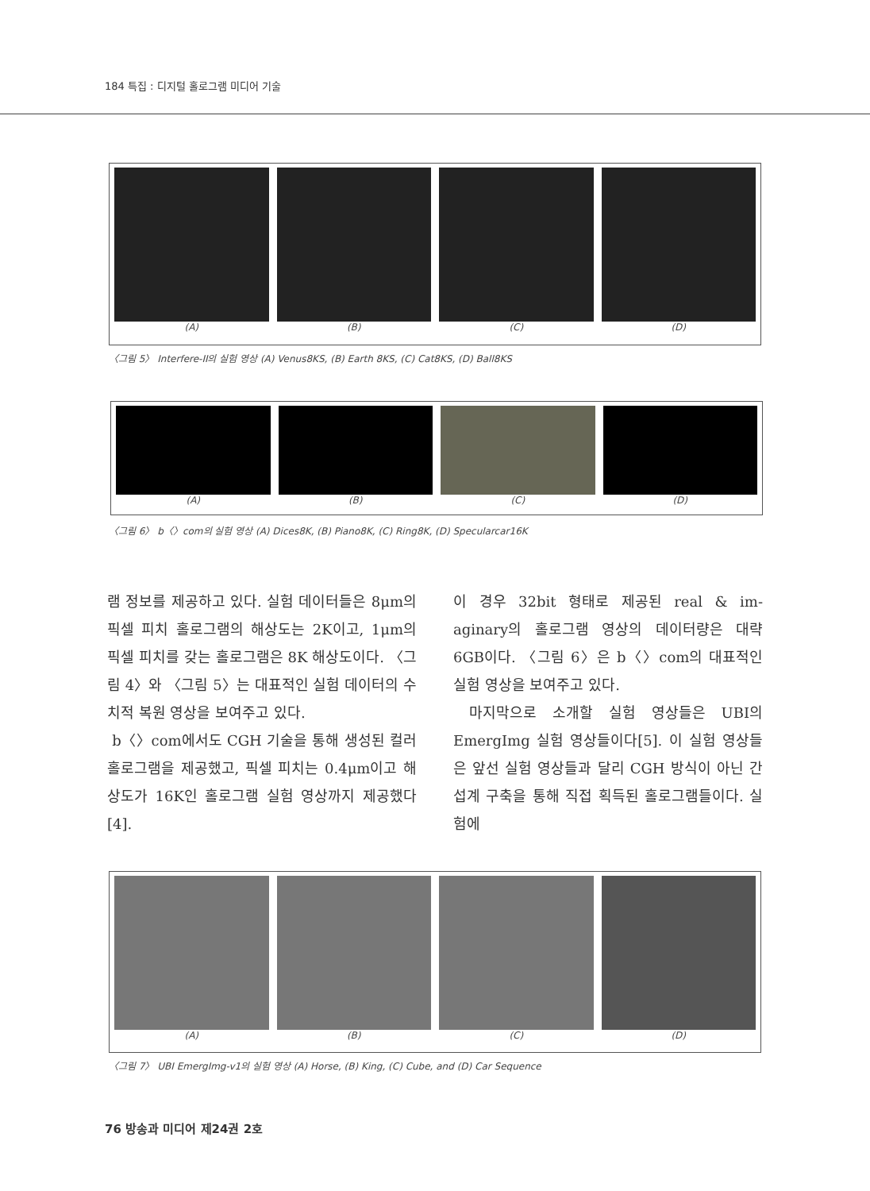184 특집 : 디지털 홀로그램 미디어 기술
(A) (B) (C) (D)
〈그림 5〉 Interfere-II의 실험 영상 (A) Venus8KS, (B) Earth 8KS, (C) Cat8KS, (D) Ball8KS
(A) (B) (C) (D)
〈그림 6〉 b〈〉com의 실험 영상 (A) Dices8K, (B) Piano8K, (C) Ring8K, (D) Specularcar16K
램 정보를 제공하고 있다. 실험 데이터들은 8μm의 픽셀 피치 홀로그램의 해상도는 2K이고, 1μm의 픽셀 피치를 갖는 홀로그램은 8K 해상도이다. 〈그림 4〉와 〈그림 5〉는 대표적인 실험 데이터의 수치적 복원 영상을 보여주고 있다.
b〈〉com에서도 CGH 기술을 통해 생성된 컬러 홀로그램을 제공했고, 픽셀 피치는 0.4μm이고 해상도가 16K인 홀로그램 실험 영상까지 제공했다[4].
이 경우 32bit 형태로 제공된 real & im-aginary의 홀로그램 영상의 데이터량은 대략 6GB이다. 〈그림 6〉은 b〈〉com의 대표적인 실험 영상을 보여주고 있다.
마지막으로 소개할 실험 영상들은 UBI의 EmergImg 실험 영상들이다[5]. 이 실험 영상들은 앞선 실험 영상들과 달리 CGH 방식이 아닌 간섭계 구축을 통해 직접 획득된 홀로그램들이다. 실험에
(A) (B) (C) (D)
〈그림 7〉 UBI EmergImg-v1의 실험 영상 (A) Horse, (B) King, (C) Cube, and (D) Car Sequence
76 방송과 미디어 제24권 2호